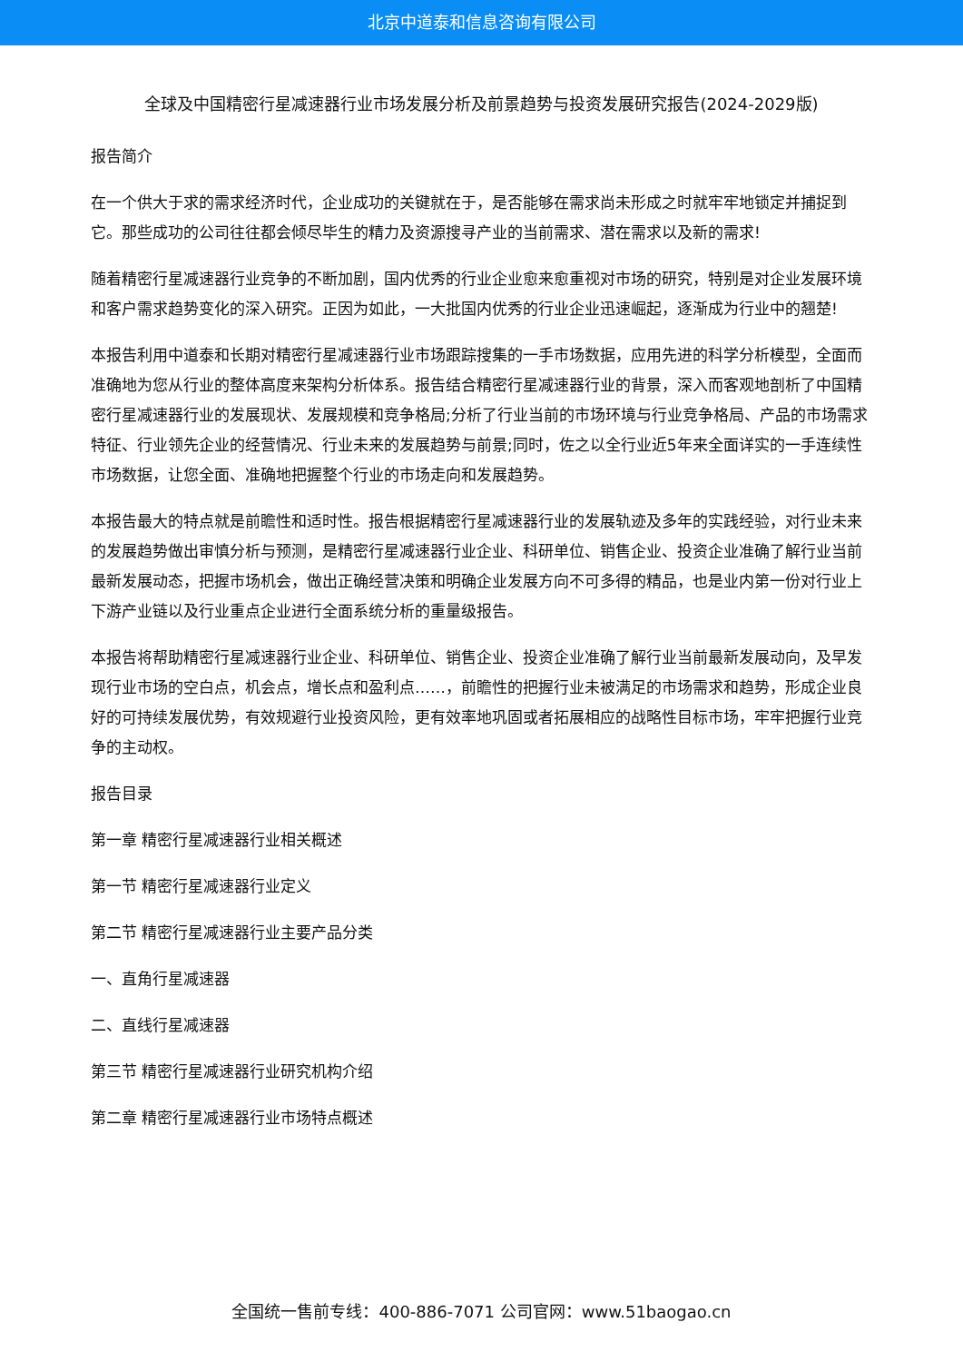北京中道泰和信息咨询有限公司
全球及中国精密行星减速器行业市场发展分析及前景趋势与投资发展研究报告(2024-2029版)
报告简介
在一个供大于求的需求经济时代，企业成功的关键就在于，是否能够在需求尚未形成之时就牢牢地锁定并捕捉到它。那些成功的公司往往都会倾尽毕生的精力及资源搜寻产业的当前需求、潜在需求以及新的需求!
随着精密行星减速器行业竞争的不断加剧，国内优秀的行业企业愈来愈重视对市场的研究，特别是对企业发展环境和客户需求趋势变化的深入研究。正因为如此，一大批国内优秀的行业企业迅速崛起，逐渐成为行业中的翘楚!
本报告利用中道泰和长期对精密行星减速器行业市场跟踪搜集的一手市场数据，应用先进的科学分析模型，全面而准确地为您从行业的整体高度来架构分析体系。报告结合精密行星减速器行业的背景，深入而客观地剖析了中国精密行星减速器行业的发展现状、发展规模和竞争格局;分析了行业当前的市场环境与行业竞争格局、产品的市场需求特征、行业领先企业的经营情况、行业未来的发展趋势与前景;同时，佐之以全行业近5年来全面详实的一手连续性市场数据，让您全面、准确地把握整个行业的市场走向和发展趋势。
本报告最大的特点就是前瞻性和适时性。报告根据精密行星减速器行业的发展轨迹及多年的实践经验，对行业未来的发展趋势做出审慎分析与预测，是精密行星减速器行业企业、科研单位、销售企业、投资企业准确了解行业当前最新发展动态，把握市场机会，做出正确经营决策和明确企业发展方向不可多得的精品，也是业内第一份对行业上下游产业链以及行业重点企业进行全面系统分析的重量级报告。
本报告将帮助精密行星减速器行业企业、科研单位、销售企业、投资企业准确了解行业当前最新发展动向，及早发现行业市场的空白点，机会点，增长点和盈利点……，前瞻性的把握行业未被满足的市场需求和趋势，形成企业良好的可持续发展优势，有效规避行业投资风险，更有效率地巩固或者拓展相应的战略性目标市场，牢牢把握行业竞争的主动权。
报告目录
第一章 精密行星减速器行业相关概述
第一节 精密行星减速器行业定义
第二节 精密行星减速器行业主要产品分类
一、直角行星减速器
二、直线行星减速器
第三节 精密行星减速器行业研究机构介绍
第二章 精密行星减速器行业市场特点概述
全国统一售前专线：400-886-7071 公司官网：www.51baogao.cn